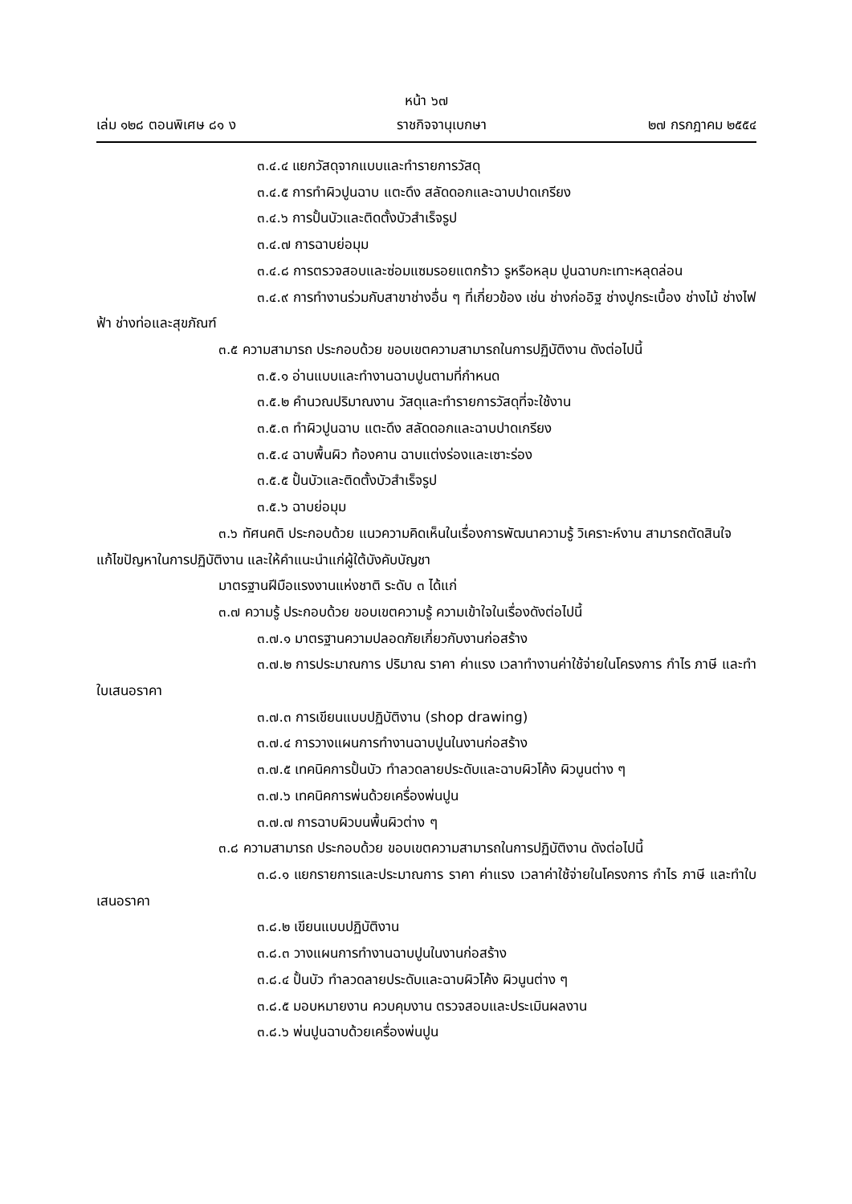หน้า ๖๗
เล่ม ๑๒๘ ตอนพิเศษ ๘๑ ง ราชกิจจานุเบกษา ๒๗ กรกฎาคม ๒๕๕๔
๓.๔.๔ แยกวัสดุจากแบบและทำรายการวัสดุ
๓.๔.๕ การทำผิวปูนฉาบ แตะดึง สลัดดอกและฉาบปาดเกรียง
๓.๔.๖ การปั้นบัวและติดตั้งบัวสำเร็จรูป
๓.๔.๗ การฉาบย่อมุม
๓.๔.๘ การตรวจสอบและซ่อมแซมรอยแตกร้าว รูหรือหลุม ปูนฉาบกะเทาะหลุดล่อน
๓.๔.๙ การทำงานร่วมกับสาขาช่างอื่น ๆ ที่เกี่ยวข้อง เช่น ช่างก่ออิฐ ช่างปูกระเบื้อง ช่างไม้ ช่างไฟฟ้า ช่างท่อและสุขภัณฑ์
๓.๕ ความสามารถ ประกอบด้วย ขอบเขตความสามารถในการปฏิบัติงาน ดังต่อไปนี้
๓.๕.๑ อ่านแบบและทำงานฉาบปูนตามที่กำหนด
๓.๕.๒ คำนวณปริมาณงาน วัสดุและทำรายการวัสดุที่จะใช้งาน
๓.๕.๓ ทำผิวปูนฉาบ แตะดึง สลัดดอกและฉาบปาดเกรียง
๓.๕.๔ ฉาบพื้นผิว ท้องคาน ฉาบแต่งร่องและเซาะร่อง
๓.๕.๕ ปั้นบัวและติดตั้งบัวสำเร็จรูป
๓.๕.๖ ฉาบย่อมุม
๓.๖ ทัศนคติ ประกอบด้วย แนวความคิดเห็นในเรื่องการพัฒนาความรู้ วิเคราะห์งาน สามารถตัดสินใจ แก้ไขปัญหาในการปฏิบัติงาน และให้คำแนะนำแก่ผู้ใต้บังคับบัญชา
มาตรฐานฝีมือแรงงานแห่งชาติ ระดับ ๓ ได้แก่
๓.๗ ความรู้ ประกอบด้วย ขอบเขตความรู้ ความเข้าใจในเรื่องดังต่อไปนี้
๓.๗.๑ มาตรฐานความปลอดภัยเกี่ยวกับงานก่อสร้าง
๓.๗.๒ การประมาณการ ปริมาณ ราคา ค่าแรง เวลาทำงานค่าใช้จ่ายในโครงการ กำไร ภาษี และทำใบเสนอราคา
๓.๗.๓ การเขียนแบบปฏิบัติงาน (shop drawing)
๓.๗.๔ การวางแผนการทำงานฉาบปูนในงานก่อสร้าง
๓.๗.๕ เทคนิคการปั้นบัว ทำลวดลายประดับและฉาบผิวโค้ง ผิวนูนต่าง ๆ
๓.๗.๖ เทคนิคการพ่นด้วยเครื่องพ่นปูน
๓.๗.๗ การฉาบผิวบนพื้นผิวต่าง ๆ
๓.๘ ความสามารถ ประกอบด้วย ขอบเขตความสามารถในการปฏิบัติงาน ดังต่อไปนี้
๓.๘.๑ แยกรายการและประมาณการ ราคา ค่าแรง เวลาค่าใช้จ่ายในโครงการ กำไร ภาษี และทำใบเสนอราคา
๓.๘.๒ เขียนแบบปฏิบัติงาน
๓.๘.๓ วางแผนการทำงานฉาบปูนในงานก่อสร้าง
๓.๘.๔ ปั้นบัว ทำลวดลายประดับและฉาบผิวโค้ง ผิวนูนต่าง ๆ
๓.๘.๕ มอบหมายงาน ควบคุมงาน ตรวจสอบและประเมินผลงาน
๓.๘.๖ พ่นปูนฉาบด้วยเครื่องพ่นปูน